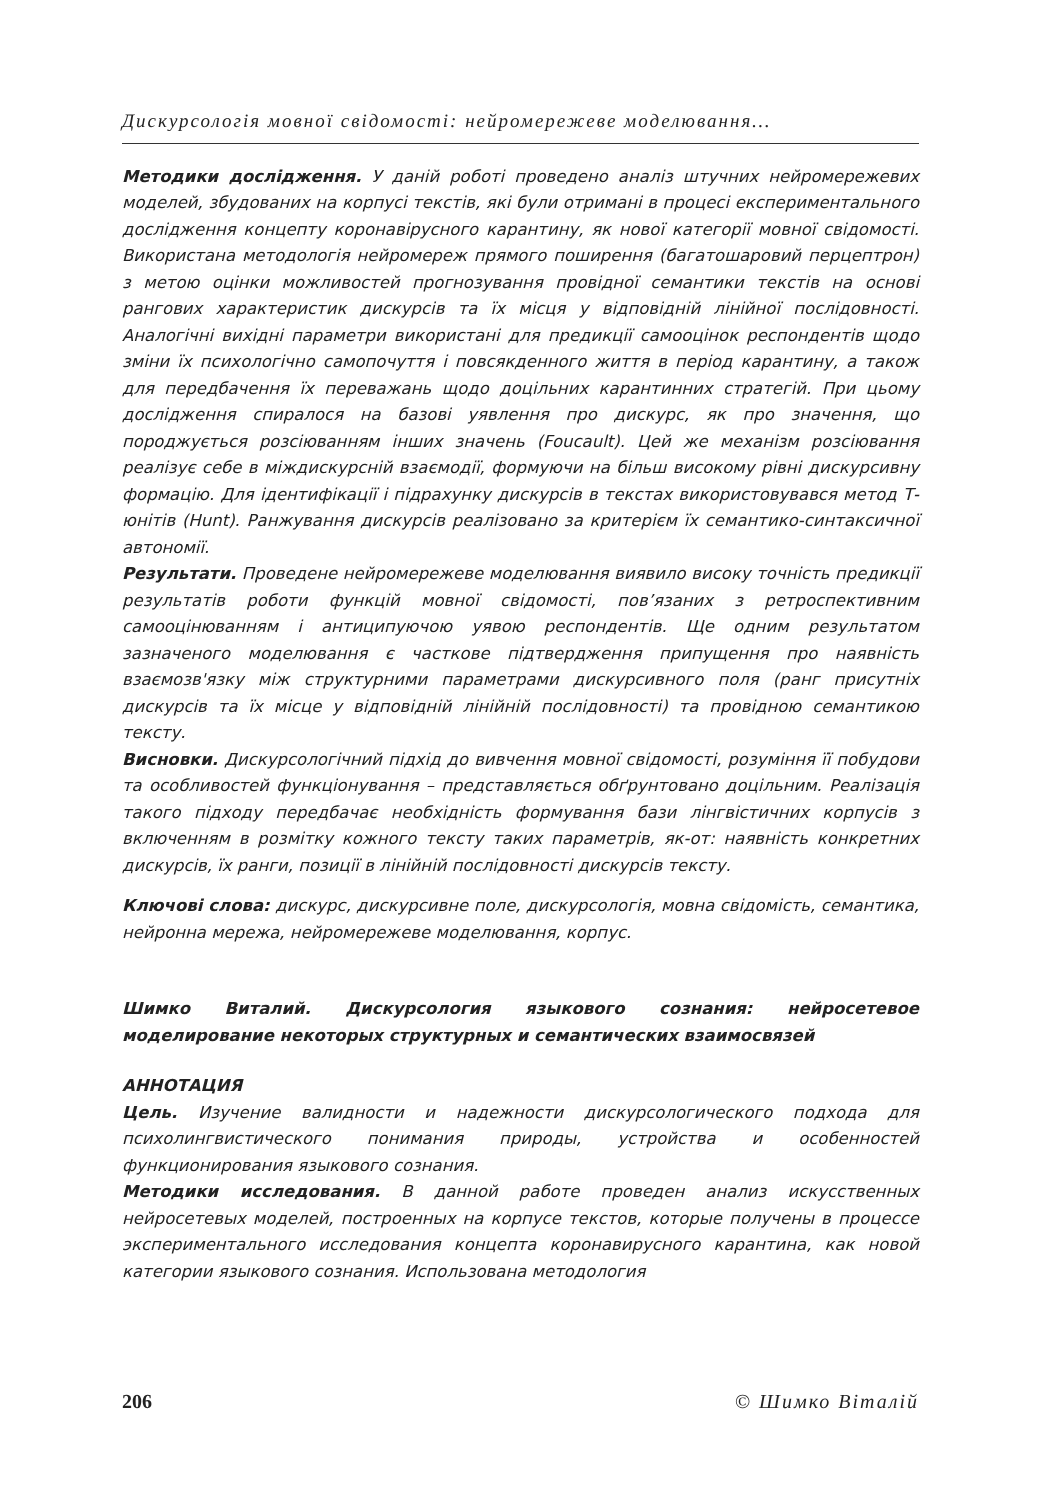Дискурсологія мовної свідомості: нейромережеве моделювання…
Методики дослідження. У даній роботі проведено аналіз штучних нейромережевих моделей, збудованих на корпусі текстів, які були отримані в процесі експериментального дослідження концепту коронавірусного карантину, як нової категорії мовної свідомості. Використана методологія нейромереж прямого поширення (багатошаровий перцептрон) з метою оцінки можливостей прогнозування провідної семантики текстів на основі рангових характеристик дискурсів та їх місця у відповідній лінійної послідовності. Аналогічні вихідні параметри використані для предикції самооцінок респондентів щодо зміни їх психологічно самопочуття і повсякденного життя в період карантину, а також для передбачення їх переважань щодо доцільних карантинних стратегій. При цьому дослідження спиралося на базові уявлення про дискурс, як про значення, що породжується розсіюванням інших значень (Foucault). Цей же механізм розсіювання реалізує себе в міждискурсній взаємодії, формуючи на більш високому рівні дискурсивну формацію. Для ідентифікації і підрахунку дискурсів в текстах використовувався метод Т-юнітів (Hunt). Ранжування дискурсів реалізовано за критерієм їх семантико-синтаксичної автономії.
Результати. Проведене нейромережеве моделювання виявило високу точність предикції результатів роботи функцій мовної свідомості, пов’язаних з ретроспективним самооцінюванням і антиципуючою уявою респондентів. Ще одним результатом зазначеного моделювання є часткове підтвердження припущення про наявність взаємозв'язку між структурними параметрами дискурсивного поля (ранг присутніх дискурсів та їх місце у відповідній лінійній послідовності) та провідною семантикою тексту.
Висновки. Дискурсологічний підхід до вивчення мовної свідомості, розуміння її побудови та особливостей функціонування – представляється обґрунтовано доцільним. Реалізація такого підходу передбачає необхідність формування бази лінгвістичних корпусів з включенням в розмітку кожного тексту таких параметрів, як-от: наявність конкретних дискурсів, їх ранги, позиції в лінійній послідовності дискурсів тексту.
Ключові слова: дискурс, дискурсивне поле, дискурсологія, мовна свідомість, семантика, нейронна мережа, нейромережеве моделювання, корпус.
Шимко Виталий. Дискурсология языкового сознания: нейросетевое моделирование некоторых структурных и семантических взаимосвязей
АННОТАЦИЯ
Цель. Изучение валидности и надежности дискурсологического подхода для психолингвистического понимания природы, устройства и особенностей функционирования языкового сознания.
Методики исследования. В данной работе проведен анализ искусственных нейросетевых моделей, построенных на корпусе текстов, которые получены в процессе экспериментального исследования концепта коронавирусного карантина, как новой категории языкового сознания. Использована методология
206 © Шимко Віталій